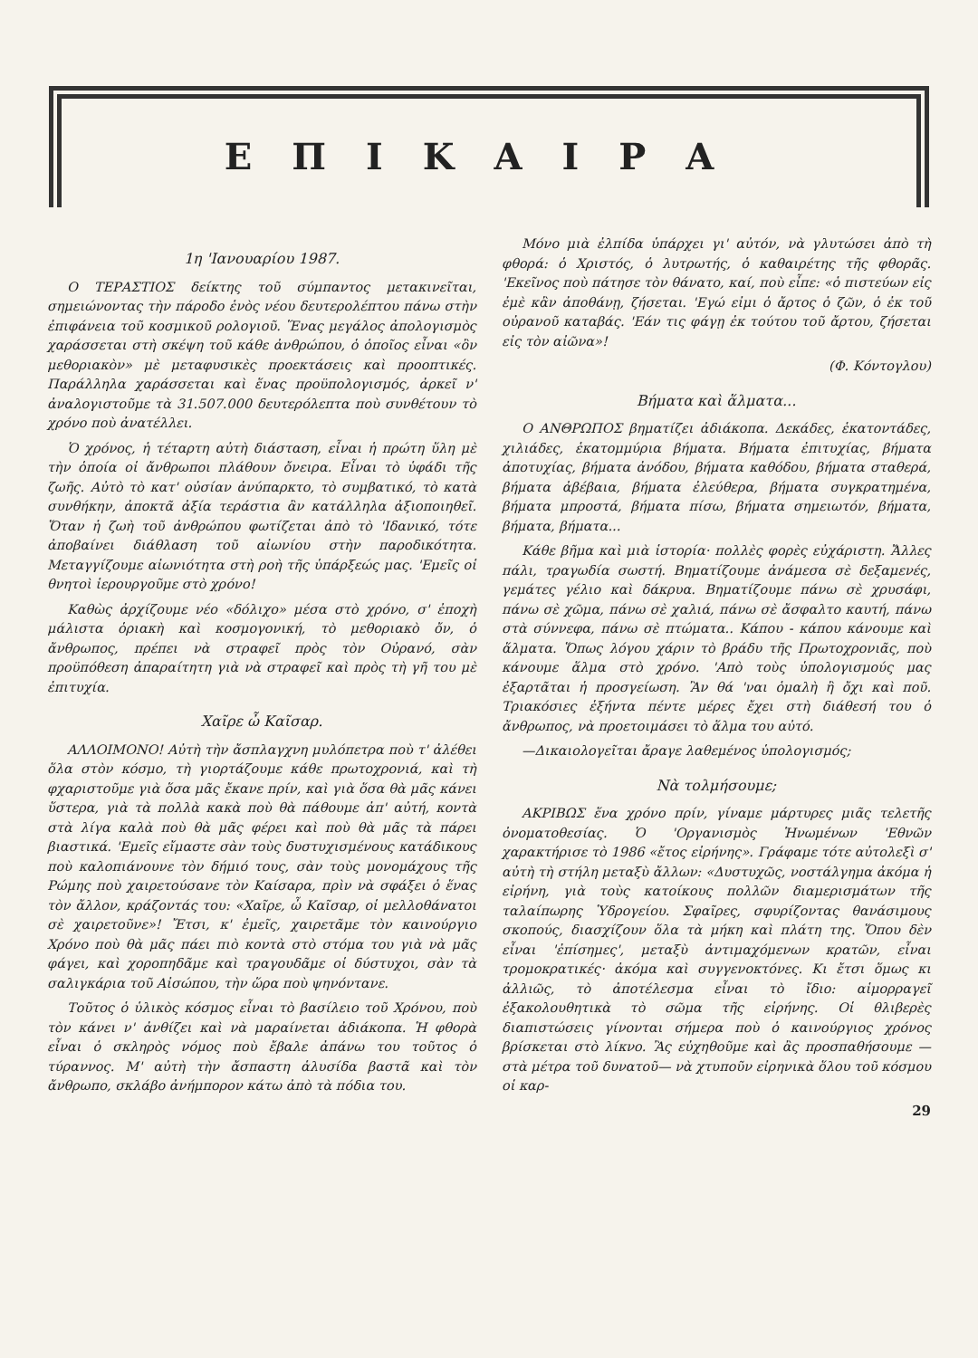ΕΠΙΚΑΙΡΑ
1η 'Ιανουαρίου 1987.
Ο ΤΕΡΑΣΤΙΟΣ δείκτης τοῦ σύμπαντος μετακινεῖται, σημειώνοντας τὴν πάροδο ἑνὸς νέου δευτερολέπτου πάνω στὴν ἐπιφάνεια τοῦ κοσμικοῦ ρολογιοῦ. Ἕνας μεγάλος ἀπολογισμὸς χαράσσεται στὴ σκέψη τοῦ κάθε ἀνθρώπου, ὁ ὁποῖος εἶναι «ὂν μεθοριακὸν» μὲ μεταφυσικὲς προεκτάσεις καὶ προοπτικές. Παράλληλα χαράσσεται καὶ ἕνας προϋπολογισμός, ἀρκεῖ ν' ἀναλογιστοῦμε τὰ 31.507.000 δευτερόλεπτα ποὺ συνθέτουν τὸ χρόνο ποὺ ἀνατέλλει.
Ὁ χρόνος, ἡ τέταρτη αὐτὴ διάσταση, εἶναι ἡ πρώτη ὕλη μὲ τὴν ὁποία οἱ ἄνθρωποι πλάθουν ὄνειρα. Εἶναι τὸ ὑφάδι τῆς ζωῆς. Αὐτὸ τὸ κατ' οὐσίαν ἀνύπαρκτο, τὸ συμβατικό, τὸ κατὰ συνθήκην, ἀποκτᾶ ἀξία τεράστια ἂν κατάλληλα ἀξιοποιηθεῖ. Ὅταν ἡ ζωὴ τοῦ ἀνθρώπου φωτίζεται ἀπὸ τὸ 'Ιδανικό, τότε ἀποβαίνει διάθλαση τοῦ αἰωνίου στὴν παροδικότητα. Μεταγγίζουμε αἰωνιότητα στὴ ροὴ τῆς ὑπάρξεώς μας. 'Εμεῖς οἱ θνητοὶ ἱερουργοῦμε στὸ χρόνο!
Καθὼς ἀρχίζουμε νέο «δόλιχο» μέσα στὸ χρόνο, σ' ἐποχὴ μάλιστα ὁριακὴ καὶ κοσμογονική, τὸ μεθοριακὸ ὄν, ὁ ἄνθρωπος, πρέπει νὰ στραφεῖ πρὸς τὸν Οὐρανό, σὰν προϋπόθεση ἀπαραίτητη γιὰ νὰ στραφεῖ καὶ πρὸς τὴ γῆ του μὲ ἐπιτυχία.
Χαῖρε ὦ Καῖσαρ.
ΑΛΛΟΙΜΟΝΟ! Αὐτὴ τὴν ἄσπλαγχνη μυλόπετρα ποὺ τ' ἀλέθει ὅλα στὸν κόσμο, τὴ γιορτάζουμε κάθε πρωτοχρονιά, καὶ τὴ φχαριστοῦμε γιὰ ὅσα μᾶς ἔκανε πρίν, καὶ γιὰ ὅσα θὰ μᾶς κάνει ὕστερα, γιὰ τὰ πολλὰ κακὰ ποὺ θὰ πάθουμε ἀπ' αὐτή, κοντὰ στὰ λίγα καλὰ ποὺ θὰ μᾶς φέρει καὶ ποὺ θὰ μᾶς τὰ πάρει βιαστικά. 'Εμεῖς εἴμαστε σὰν τοὺς δυστυχισμένους κατάδικους ποὺ καλοπιάνουνε τὸν δήμιό τους, σὰν τοὺς μονομάχους τῆς Ρώμης ποὺ χαιρετούσανε τὸν Καίσαρα, πρὶν νὰ σφάξει ὁ ἕνας τὸν ἄλλον, κράζοντάς του: «Χαῖρε, ὦ Καῖσαρ, οἱ μελλοθάνατοι σὲ χαιρετοῦνε»! Ἔτσι, κ' ἐμεῖς, χαιρετᾶμε τὸν καινούργιο Χρόνο ποὺ θὰ μᾶς πάει πιὸ κοντὰ στὸ στόμα του γιὰ νὰ μᾶς φάγει, καὶ χοροπηδᾶμε καὶ τραγουδᾶμε οἱ δύστυχοι, σὰν τὰ σαλιγκάρια τοῦ Αἰσώπου, τὴν ὥρα ποὺ ψηνόντανε.
Τοῦτος ὁ ὑλικὸς κόσμος εἶναι τὸ βασίλειο τοῦ Χρόνου, ποὺ τὸν κάνει ν' ἀνθίζει καὶ νὰ μαραίνεται ἀδιάκοπα. Ἡ φθορὰ εἶναι ὁ σκληρὸς νόμος ποὺ ἔβαλε ἀπάνω του τοῦτος ὁ τύραννος. Μ' αὐτὴ τὴν ἄσπαστη ἁλυσίδα βαστᾶ καὶ τὸν ἄνθρωπο, σκλάβο ἀνήμπορον κάτω ἀπὸ τὰ πόδια του.
Μόνο μιὰ ἐλπίδα ὑπάρχει γι' αὐτόν, νὰ γλυτώσει ἀπὸ τὴ φθορά: ὁ Χριστός, ὁ λυτρωτής, ὁ καθαιρέτης τῆς φθορᾶς. 'Εκεῖνος ποὺ πάτησε τὸν θάνατο, καί, ποὺ εἶπε: «ὁ πιστεύων εἰς ἐμὲ κἂν ἀποθάνῃ, ζήσεται. 'Εγώ εἰμι ὁ ἄρτος ὁ ζῶν, ὁ ἐκ τοῦ οὐρανοῦ καταβάς. 'Εάν τις φάγῃ ἐκ τούτου τοῦ ἄρτου, ζήσεται εἰς τὸν αἰῶνα»!
(Φ. Κόντογλου)
Βήματα καὶ ἅλματα...
Ο ΑΝΘΡΩΠΟΣ βηματίζει ἀδιάκοπα. Δεκάδες, ἑκατοντάδες, χιλιάδες, ἑκατομμύρια βήματα. Βήματα ἐπιτυχίας, βήματα ἀποτυχίας, βήματα ἀνόδου, βήματα καθόδου, βήματα σταθερά, βήματα ἀβέβαια, βήματα ἐλεύθερα, βήματα συγκρατημένα, βήματα μπροστά, βήματα πίσω, βήματα σημειωτόν, βήματα, βήματα, βήματα...
Κάθε βῆμα καὶ μιὰ ἱστορία· πολλὲς φορὲς εὐχάριστη. Ἄλλες πάλι, τραγωδία σωστή. Βηματίζουμε ἀνάμεσα σὲ δεξαμενές, γεμάτες γέλιο καὶ δάκρυα. Βηματίζουμε πάνω σὲ χρυσάφι, πάνω σὲ χῶμα, πάνω σὲ χαλιά, πάνω σὲ ἄσφαλτο καυτή, πάνω στὰ σύννεφα, πάνω σὲ πτώματα.. Κάπου - κάπου κάνουμε καὶ ἅλματα. Ὅπως λόγου χάριν τὸ βράδυ τῆς Πρωτοχρονιᾶς, ποὺ κάνουμε ἅλμα στὸ χρόνο. 'Απὸ τοὺς ὑπολογισμούς μας ἐξαρτᾶται ἡ προσγείωση. Ἂν θά 'ναι ὁμαλὴ ἢ ὄχι καὶ ποῦ. Τριακόσιες ἑξήντα πέντε μέρες ἔχει στὴ διάθεσή του ὁ ἄνθρωπος, νὰ προετοιμάσει τὸ ἅλμα του αὐτό.
—Δικαιολογεῖται ἄραγε λαθεμένος ὑπολογισμός;
Νὰ τολμήσουμε;
ΑΚΡΙΒΩΣ ἕνα χρόνο πρίν, γίναμε μάρτυρες μιᾶς τελετῆς ὀνοματοθεσίας. Ὁ 'Οργανισμὸς Ἡνωμένων 'Εθνῶν χαρακτήρισε τὸ 1986 «ἔτος εἰρήνης». Γράφαμε τότε αὐτολεξὶ σ' αὐτὴ τὴ στήλη μεταξὺ ἄλλων: «Δυστυχῶς, νοστάλγημα ἀκόμα ἡ εἰρήνη, γιὰ τοὺς κατοίκους πολλῶν διαμερισμάτων τῆς ταλαίπωρης Ὑδρογείου. Σφαῖρες, σφυρίζοντας θανάσιμους σκοπούς, διασχίζουν ὅλα τὰ μήκη καὶ πλάτη της. Ὅπου δὲν εἶναι 'ἐπίσημες', μεταξὺ ἀντιμαχόμενων κρατῶν, εἶναι τρομοκρατικές· ἀκόμα καὶ συγγενοκτόνες. Κι ἔτσι ὅμως κι ἀλλιῶς, τὸ ἀποτέλεσμα εἶναι τὸ ἴδιο: αἱμορραγεῖ ἐξακολουθητικὰ τὸ σῶμα τῆς εἰρήνης. Οἱ θλιβερὲς διαπιστώσεις γίνονται σήμερα ποὺ ὁ καινούργιος χρόνος βρίσκεται στὸ λίκνο. Ἂς εὐχηθοῦμε καὶ ἂς προσπαθήσουμε —στὰ μέτρα τοῦ δυνατοῦ— νὰ χτυποῦν εἰρηνικὰ ὅλου τοῦ κόσμου οἱ καρ-
29